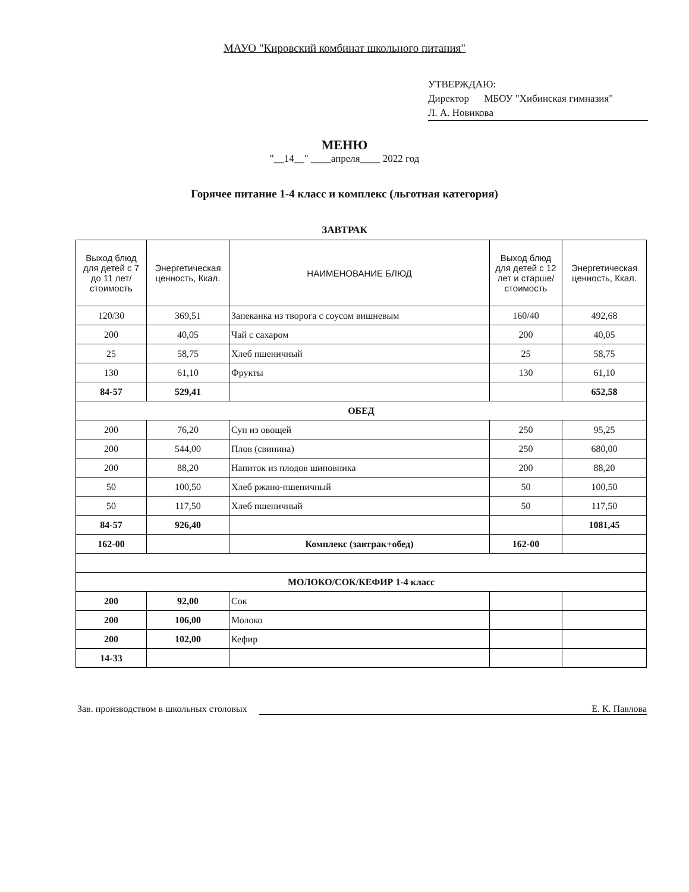МАУО "Кировский комбинат школьного питания"
УТВЕРЖДАЮ:
Директор МБОУ "Хибинская гимназия"
Л. А. Новикова
МЕНЮ
"__14__" ____апреля____ 2022 год
Горячее питание 1-4 класс и комплекс (льготная категория)
ЗАВТРАК
| Выход блюд для детей с 7 до 11 лет/ стоимость | Энергетическая ценность, Ккал. | НАИМЕНОВАНИЕ БЛЮД | Выход блюд для детей с 12 лет и старше/ стоимость | Энергетическая ценность, Ккал. |
| --- | --- | --- | --- | --- |
| 120/30 | 369,51 | Запеканка из творога с соусом вишневым | 160/40 | 492,68 |
| 200 | 40,05 | Чай с сахаром | 200 | 40,05 |
| 25 | 58,75 | Хлеб пшеничный | 25 | 58,75 |
| 130 | 61,10 | Фрукты | 130 | 61,10 |
| 84-57 | 529,41 | | | 652,58 |
| ОБЕД | | | | |
| 200 | 76,20 | Суп из овощей | 250 | 95,25 |
| 200 | 544,00 | Плов (свинина) | 250 | 680,00 |
| 200 | 88,20 | Напиток из плодов шиповника | 200 | 88,20 |
| 50 | 100,50 | Хлеб ржано-пшеничный | 50 | 100,50 |
| 50 | 117,50 | Хлеб пшеничный | 50 | 117,50 |
| 84-57 | 926,40 | | | 1081,45 |
| 162-00 | | Комплекс (завтрак+обед) | 162-00 | |
| МОЛОКО/СОК/КЕФИР 1-4 класс | | | | |
| 200 | 92,00 | Сок | | |
| 200 | 106,00 | Молоко | | |
| 200 | 102,00 | Кефир | | |
| 14-33 | | | | |
Зав. производством в школьных столовых Е. К. Павлова